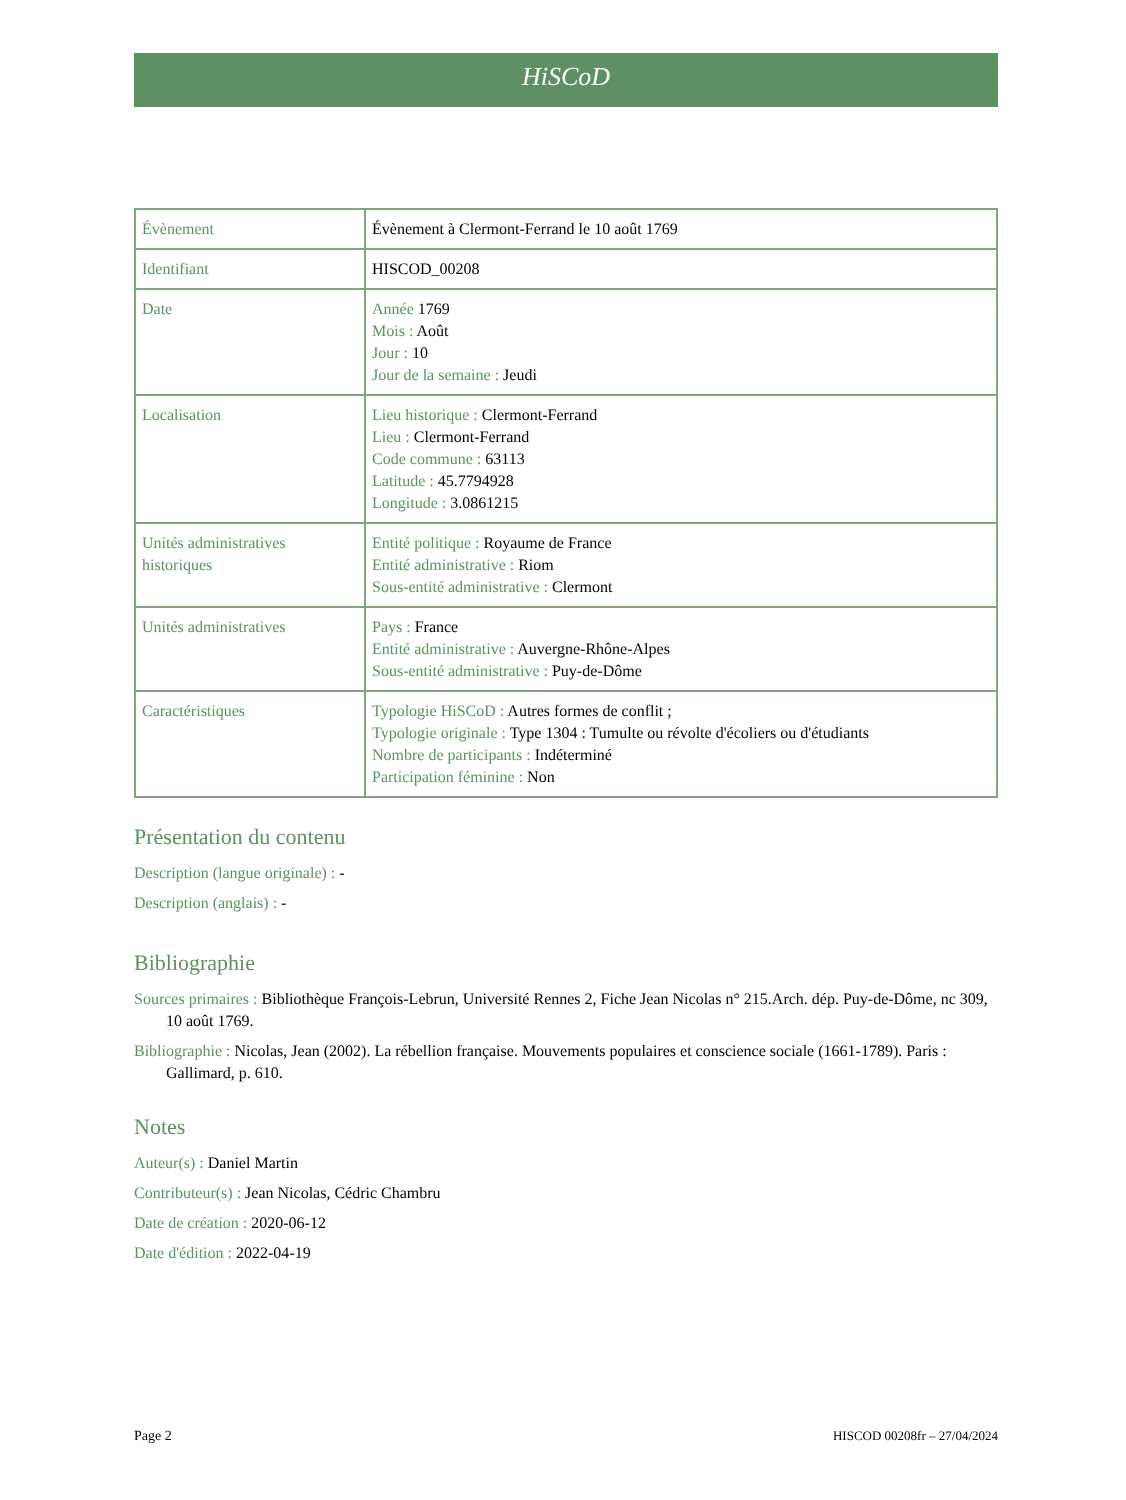HiSCoD
| Évènement | Évènement à Clermont-Ferrand le 10 août 1769 |
| Identifiant | HISCOD_00208 |
| Date | Année 1769 Mois : Août Jour : 10 Jour de la semaine : Jeudi |
| Localisation | Lieu historique : Clermont-Ferrand Lieu : Clermont-Ferrand Code commune : 63113 Latitude : 45.7794928 Longitude : 3.0861215 |
| Unités administratives historiques | Entité politique : Royaume de France Entité administrative : Riom Sous-entité administrative : Clermont |
| Unités administratives | Pays : France Entité administrative : Auvergne-Rhône-Alpes Sous-entité administrative : Puy-de-Dôme |
| Caractéristiques | Typologie HiSCoD : Autres formes de conflit ; Typologie originale : Type 1304 : Tumulte ou révolte d'écoliers ou d'étudiants Nombre de participants : Indéterminé Participation féminine : Non |
Présentation du contenu
Description (langue originale) : -
Description (anglais) : -
Bibliographie
Sources primaires : Bibliothèque François-Lebrun, Université Rennes 2, Fiche Jean Nicolas n° 215.Arch. dép. Puy-de-Dôme, nc 309, 10 août 1769.
Bibliographie : Nicolas, Jean (2002). La rébellion française. Mouvements populaires et conscience sociale (1661-1789). Paris : Gallimard, p. 610.
Notes
Auteur(s) : Daniel Martin
Contributeur(s) : Jean Nicolas, Cédric Chambru
Date de création : 2020-06-12
Date d'édition : 2022-04-19
Page 2 HISCOD 00208fr – 27/04/2024